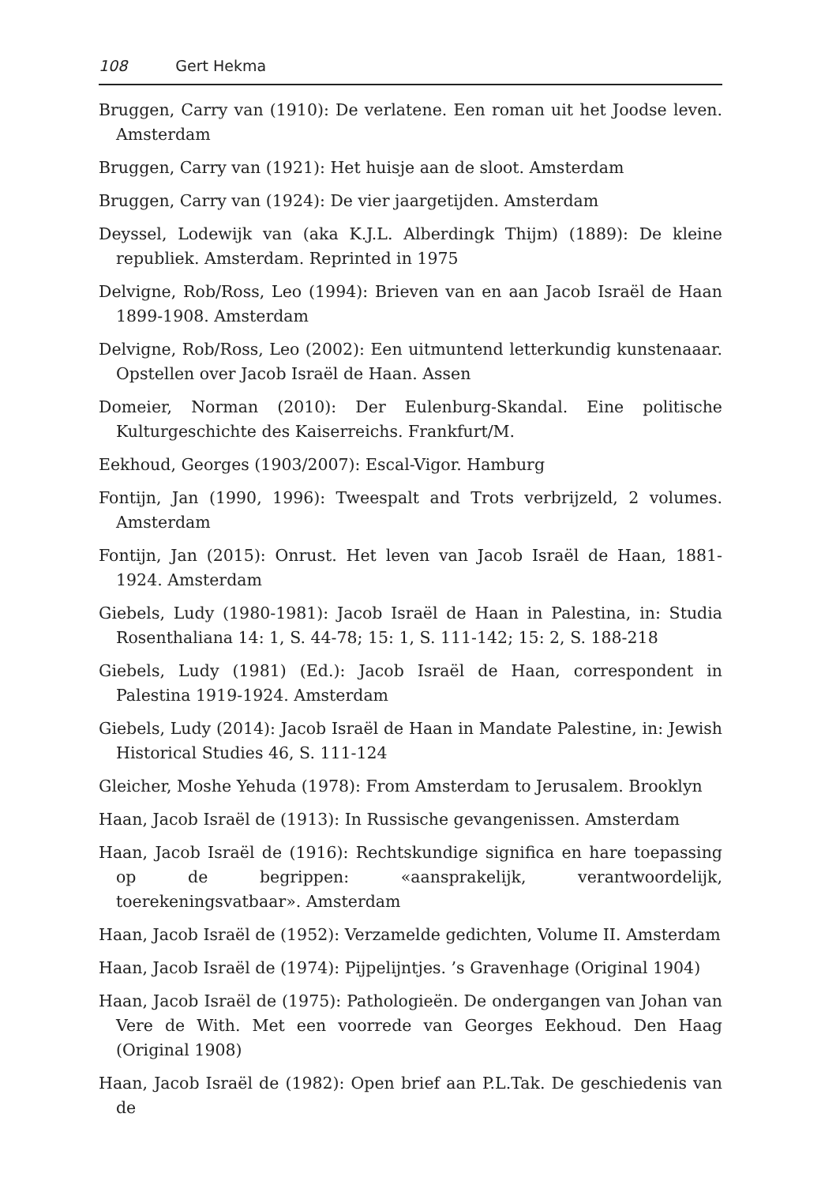108 Gert Hekma
Bruggen, Carry van (1910): De verlatene. Een roman uit het Joodse leven. Amsterdam
Bruggen, Carry van (1921): Het huisje aan de sloot. Amsterdam
Bruggen, Carry van (1924): De vier jaargetijden. Amsterdam
Deyssel, Lodewijk van (aka K.J.L. Alberdingk Thijm) (1889): De kleine republiek. Amsterdam. Reprinted in 1975
Delvigne, Rob/Ross, Leo (1994): Brieven van en aan Jacob Israël de Haan 1899-1908. Amsterdam
Delvigne, Rob/Ross, Leo (2002): Een uitmuntend letterkundig kunstenaaar. Opstellen over Jacob Israël de Haan. Assen
Domeier, Norman (2010): Der Eulenburg-Skandal. Eine politische Kulturgeschichte des Kaiserreichs. Frankfurt/M.
Eekhoud, Georges (1903/2007): Escal-Vigor. Hamburg
Fontijn, Jan (1990, 1996): Tweespalt and Trots verbrijzeld, 2 volumes. Amsterdam
Fontijn, Jan (2015): Onrust. Het leven van Jacob Israël de Haan, 1881-1924. Amsterdam
Giebels, Ludy (1980-1981): Jacob Israël de Haan in Palestina, in: Studia Rosenthaliana 14: 1, S. 44-78; 15: 1, S. 111-142; 15: 2, S. 188-218
Giebels, Ludy (1981) (Ed.): Jacob Israël de Haan, correspondent in Palestina 1919-1924. Amsterdam
Giebels, Ludy (2014): Jacob Israël de Haan in Mandate Palestine, in: Jewish Historical Studies 46, S. 111-124
Gleicher, Moshe Yehuda (1978): From Amsterdam to Jerusalem. Brooklyn
Haan, Jacob Israël de (1913): In Russische gevangenissen. Amsterdam
Haan, Jacob Israël de (1916): Rechtskundige significa en hare toepassing op de begrippen: «aansprakelijk, verantwoordelijk, toerekeningsvatbaar». Amsterdam
Haan, Jacob Israël de (1952): Verzamelde gedichten, Volume II. Amsterdam
Haan, Jacob Israël de (1974): Pijpelijntjes. ’s Gravenhage (Original 1904)
Haan, Jacob Israël de (1975): Pathologieën. De ondergangen van Johan van Vere de With. Met een voorrede van Georges Eekhoud. Den Haag (Original 1908)
Haan, Jacob Israël de (1982): Open brief aan P.L.Tak. De geschiedenis van de